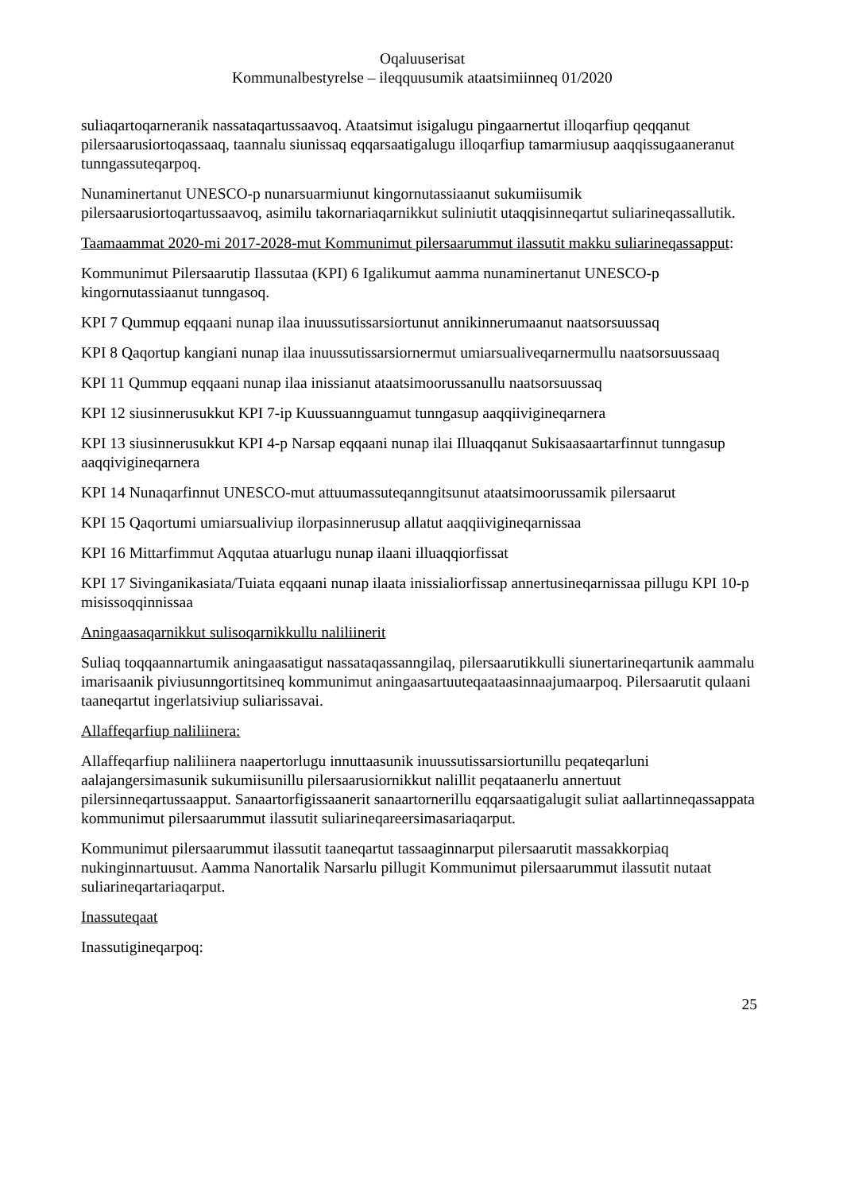Oqaluuserisat
Kommunalbestyrelse – ileqquusumik ataatsimiinneq 01/2020
suliaqartoqarneranik nassataqartussaavoq. Ataatsimut isigalugu pingaarnertut illoqarfiup qeqqanut pilersaarusiortoqassaaq, taannalu siunissaq eqqarsaatigalugu illoqarfiup tamarmiusup aaqqissugaaneranut tunngassuteqarpoq.
Nunaminertanut UNESCO-p nunarsuarmiunut kingornutassiaanut sukumiisumik pilersaarusiortoqartussaavoq, asimilu takornariaqarnikkut suliniutit utaqqisinneqartut suliarineqassallutik.
Taamaammat 2020-mi 2017-2028-mut Kommunimut pilersaarummut ilassutit makku suliarineqassapput:
Kommunimut Pilersaarutip Ilassutaa (KPI) 6 Igalikumut aamma nunaminertanut UNESCO-p kingornutassiaanut tunngasoq.
KPI 7 Qummup eqqaani nunap ilaa inuussutissarsiortunut annikinnerumaanut naatsorsuussaq
KPI 8 Qaqortup kangiani nunap ilaa inuussutissarsiornermut umiarsualiveqarnermullu naatsorsuussaaq
KPI 11 Qummup eqqaani nunap ilaa inissianut ataatsimoorussanullu naatsorsuussaq
KPI 12 siusinnerusukkut KPI 7-ip Kuussuannguamut tunngasup aaqqiivigineqarnera
KPI 13 siusinnerusukkut KPI 4-p Narsap eqqaani nunap ilai Illuaqqanut Sukisaasaartarfinnut tunngasup aaqqivigineqarnera
KPI 14 Nunaqarfinnut UNESCO-mut attuumassuteqanngitsunut ataatsimoorussamik pilersaarut
KPI 15 Qaqortumi umiarsualiviup ilorpasinnerusup allatut aaqqiivigineqarnissaa
KPI 16 Mittarfimmut Aqqutaa atuarlugu nunap ilaani illuaqqiorfissat
KPI 17 Sivinganikasiata/Tuiata eqqaani nunap ilaata inissialiorfissap annertusineqarnissaa pillugu KPI 10-p misissoqqinnissaa
Aningaasaqarnikkut sulisoqarnikkullu naliliinerit
Suliaq toqqaannartumik aningaasatigut nassataqassanngilaq, pilersaarutikkulli siunertarineqartunik aammalu imarisaanik piviusunngortitsineq kommunimut aningaasartuuteqaataasinnaajumaarpoq. Pilersaarutit qulaani taaneqartut ingerlatsiviup suliarissavai.
Allaffeqarfiup naliliinera:
Allaffeqarfiup naliliinera naapertorlugu innuttaasunik inuussutissarsiortunillu peqateqarluni aalajangersimasunik sukumiisunillu pilersaarusiornikkut nalillit peqataanerlu annertuut pilersinneqartussaapput. Sanaartorfigissaanerit sanaartornerillu eqqarsaatigalugit suliat aallartinneqassappata kommunimut pilersaarummut ilassutit suliarineqareersimasariaqarput.
Kommunimut pilersaarummut ilassutit taaneqartut tassaaginnarput pilersaarutit massakkorpiaq nukinginnartuusut. Aamma Nanortalik Narsarlu pillugit Kommunimut pilersaarummut ilassutit nutaat suliarineqartariaqarput.
Inassuteqaat
Inassutigineqarpoq:
25